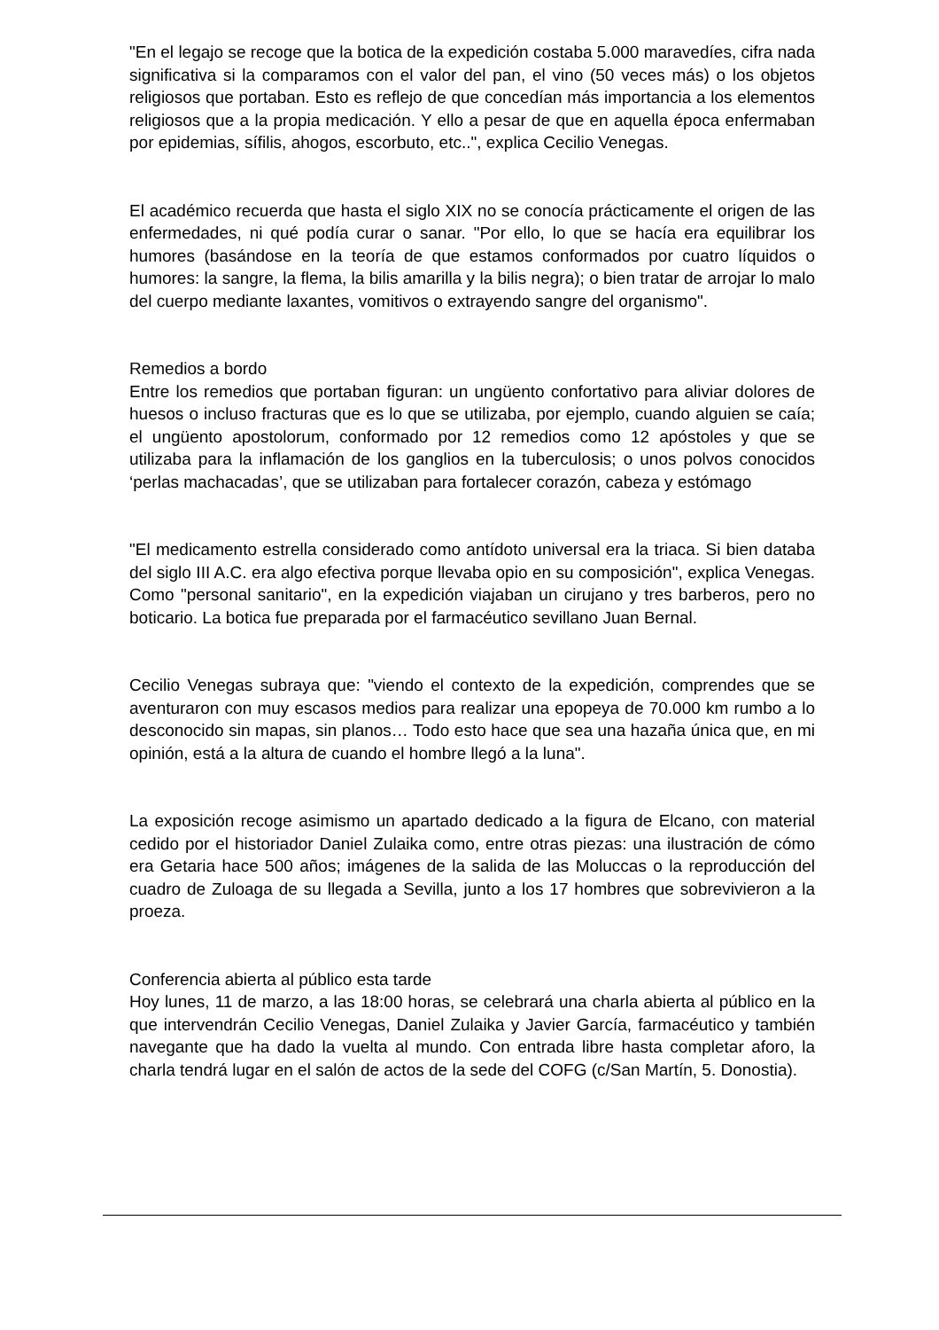"En el legajo se recoge que la botica de la expedición costaba 5.000 maravedíes, cifra nada significativa si la comparamos con el valor del pan, el vino (50 veces más) o los objetos religiosos que portaban. Esto es reflejo de que concedían más importancia a los elementos religiosos que a la propia medicación. Y ello a pesar de que en aquella época enfermaban por epidemias, sífilis, ahogos, escorbuto, etc..", explica Cecilio Venegas.
El académico recuerda que hasta el siglo XIX no se conocía prácticamente el origen de las enfermedades, ni qué podía curar o sanar. "Por ello, lo que se hacía era equilibrar los humores (basándose en la teoría de que estamos conformados por cuatro líquidos o humores: la sangre, la flema, la bilis amarilla y la bilis negra); o bien tratar de arrojar lo malo del cuerpo mediante laxantes, vomitivos o extrayendo sangre del organismo".
Remedios a bordo
Entre los remedios que portaban figuran: un ungüento confortativo para aliviar dolores de huesos o incluso fracturas que es lo que se utilizaba, por ejemplo, cuando alguien se caía; el ungüento apostolorum, conformado por 12 remedios como 12 apóstoles y que se utilizaba para la inflamación de los ganglios en la tuberculosis; o unos polvos conocidos ‘perlas machacadas’, que se utilizaban para fortalecer corazón, cabeza y estómago
"El medicamento estrella considerado como antídoto universal era la triaca. Si bien databa del siglo III A.C. era algo efectiva porque llevaba opio en su composición", explica Venegas. Como "personal sanitario", en la expedición viajaban un cirujano y tres barberos, pero no boticario. La botica fue preparada por el farmacéutico sevillano Juan Bernal.
Cecilio Venegas subraya que: "viendo el contexto de la expedición, comprendes que se aventuraron con muy escasos medios para realizar una epopeya de 70.000 km rumbo a lo desconocido sin mapas, sin planos… Todo esto hace que sea una hazaña única que, en mi opinión, está a la altura de cuando el hombre llegó a la luna".
La exposición recoge asimismo un apartado dedicado a la figura de Elcano, con material cedido por el historiador Daniel Zulaika como, entre otras piezas: una ilustración de cómo era Getaria hace 500 años; imágenes de la salida de las Moluccas o la reproducción del cuadro de Zuloaga de su llegada a Sevilla, junto a los 17 hombres que sobrevivieron a la proeza.
Conferencia abierta al público esta tarde
Hoy lunes, 11 de marzo, a las 18:00 horas, se celebrará una charla abierta al público en la que intervendrán Cecilio Venegas, Daniel Zulaika y Javier García, farmacéutico y también navegante que ha dado la vuelta al mundo. Con entrada libre hasta completar aforo, la charla tendrá lugar en el salón de actos de la sede del COFG (c/San Martín, 5. Donostia).